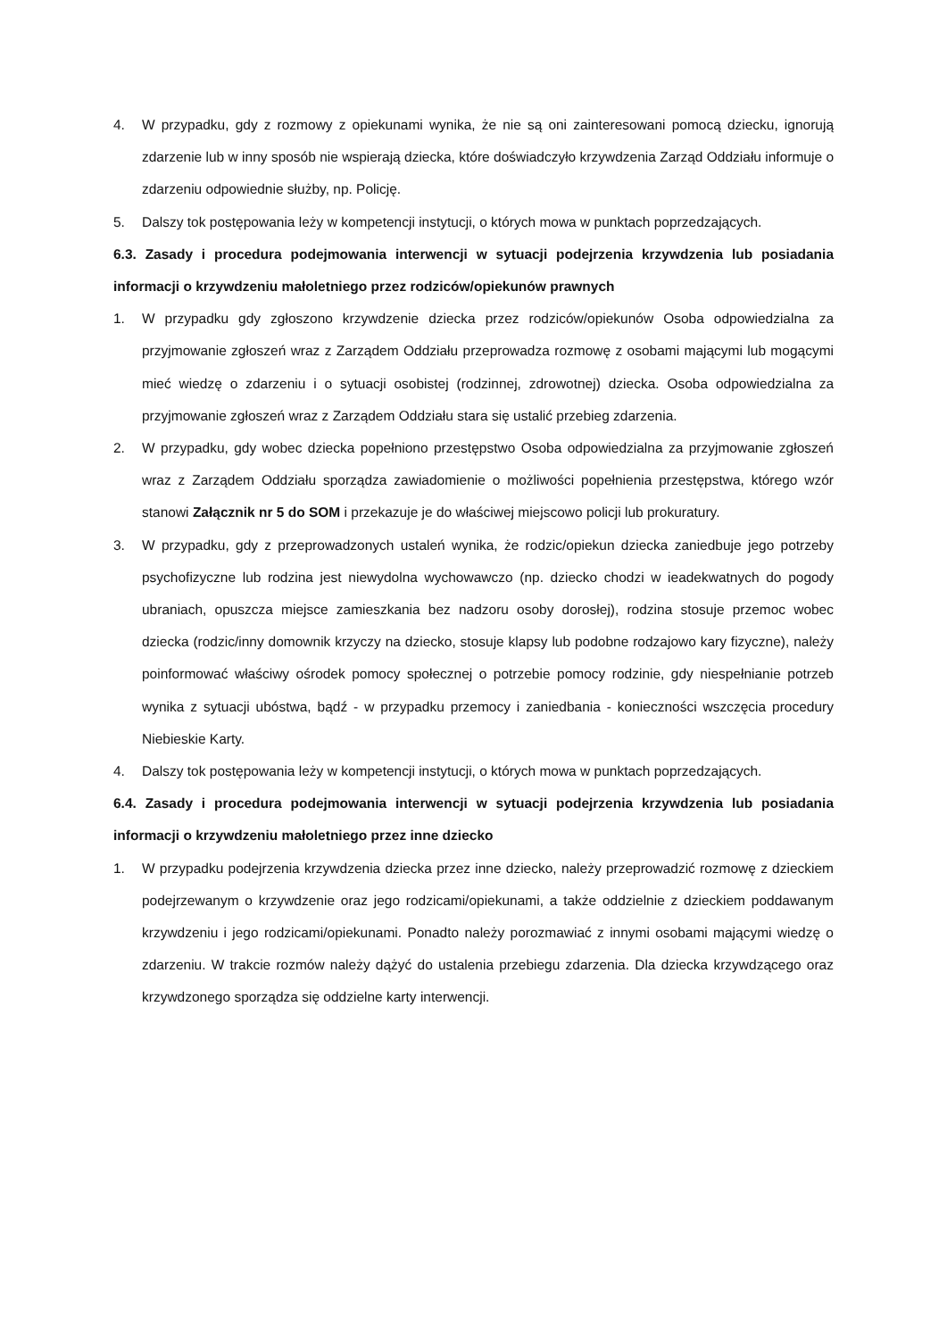4. W przypadku, gdy z rozmowy z opiekunami wynika, że nie są oni zainteresowani pomocą dziecku, ignorują zdarzenie lub w inny sposób nie wspierają dziecka, które doświadczyło krzywdzenia Zarząd Oddziału informuje o zdarzeniu odpowiednie służby, np. Policję.
5. Dalszy tok postępowania leży w kompetencji instytucji, o których mowa w punktach poprzedzających.
6.3. Zasady i procedura podejmowania interwencji w sytuacji podejrzenia krzywdzenia lub posiadania informacji o krzywdzeniu małoletniego przez rodziców/opiekunów prawnych
1. W przypadku gdy zgłoszono krzywdzenie dziecka przez rodziców/opiekunów Osoba odpowiedzialna za przyjmowanie zgłoszeń wraz z Zarządem Oddziału przeprowadza rozmowę z osobami mającymi lub mogącymi mieć wiedzę o zdarzeniu i o sytuacji osobistej (rodzinnej, zdrowotnej) dziecka. Osoba odpowiedzialna za przyjmowanie zgłoszeń wraz z Zarządem Oddziału stara się ustalić przebieg zdarzenia.
2. W przypadku, gdy wobec dziecka popełniono przestępstwo Osoba odpowiedzialna za przyjmowanie zgłoszeń wraz z Zarządem Oddziału sporządza zawiadomienie o możliwości popełnienia przestępstwa, którego wzór stanowi Załącznik nr 5 do SOM i przekazuje je do właściwej miejscowo policji lub prokuratury.
3. W przypadku, gdy z przeprowadzonych ustaleń wynika, że rodzic/opiekun dziecka zaniedbuje jego potrzeby psychofizyczne lub rodzina jest niewydolna wychowawczo (np. dziecko chodzi w ieadekwatnych do pogody ubraniach, opuszcza miejsce zamieszkania bez nadzoru osoby dorosłej), rodzina stosuje przemoc wobec dziecka (rodzic/inny domownik krzyczy na dziecko, stosuje klapsy lub podobne rodzajowo kary fizyczne), należy poinformować właściwy ośrodek pomocy społecznej o potrzebie pomocy rodzinie, gdy niespełnianie potrzeb wynika z sytuacji ubóstwa, bądź - w przypadku przemocy i zaniedbania - konieczności wszczęcia procedury Niebieskie Karty.
4. Dalszy tok postępowania leży w kompetencji instytucji, o których mowa w punktach poprzedzających.
6.4. Zasady i procedura podejmowania interwencji w sytuacji podejrzenia krzywdzenia lub posiadania informacji o krzywdzeniu małoletniego przez inne dziecko
1. W przypadku podejrzenia krzywdzenia dziecka przez inne dziecko, należy przeprowadzić rozmowę z dzieckiem podejrzewanym o krzywdzenie oraz jego rodzicami/opiekunami, a także oddzielnie z dzieckiem poddawanym krzywdzeniu i jego rodzicami/opiekunami. Ponadto należy porozmawiać z innymi osobami mającymi wiedzę o zdarzeniu. W trakcie rozmów należy dążyć do ustalenia przebiegu zdarzenia. Dla dziecka krzywdzącego oraz krzywdzonego sporządza się oddzielne karty interwencji.